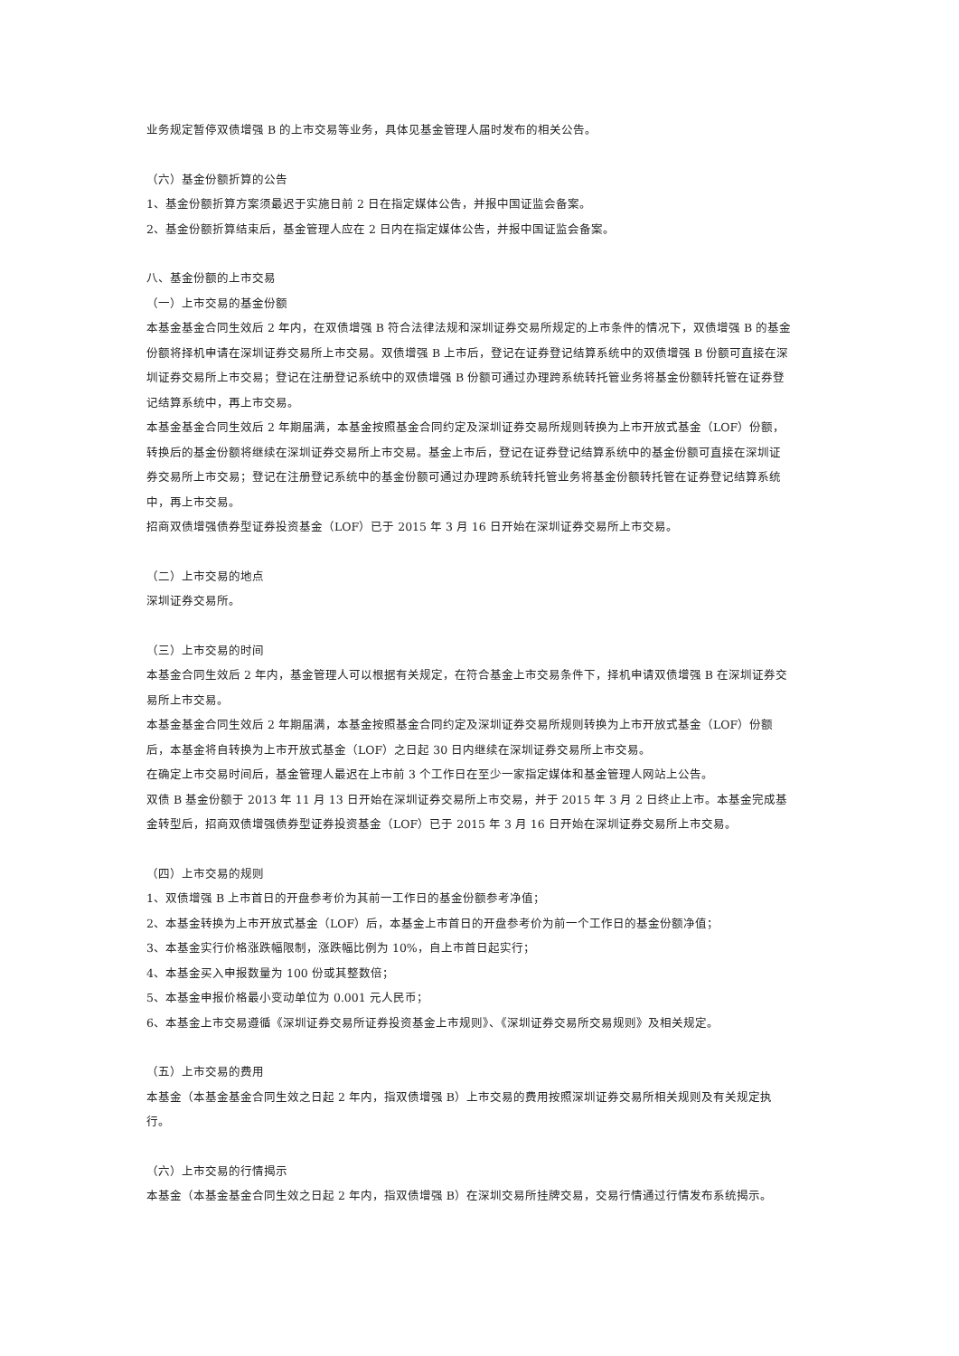业务规定暂停双债增强 B 的上市交易等业务，具体见基金管理人届时发布的相关公告。
（六）基金份额折算的公告
1、基金份额折算方案须最迟于实施日前 2 日在指定媒体公告，并报中国证监会备案。
2、基金份额折算结束后，基金管理人应在 2 日内在指定媒体公告，并报中国证监会备案。
八、基金份额的上市交易
（一）上市交易的基金份额
本基金基金合同生效后 2 年内，在双债增强 B 符合法律法规和深圳证券交易所规定的上市条件的情况下，双债增强 B 的基金份额将择机申请在深圳证券交易所上市交易。双债增强 B 上市后，登记在证券登记结算系统中的双债增强 B 份额可直接在深圳证券交易所上市交易；登记在注册登记系统中的双债增强 B 份额可通过办理跨系统转托管业务将基金份额转托管在证券登记结算系统中，再上市交易。
本基金基金合同生效后 2 年期届满，本基金按照基金合同约定及深圳证券交易所规则转换为上市开放式基金（LOF）份额，转换后的基金份额将继续在深圳证券交易所上市交易。基金上市后，登记在证券登记结算系统中的基金份额可直接在深圳证券交易所上市交易；登记在注册登记系统中的基金份额可通过办理跨系统转托管业务将基金份额转托管在证券登记结算系统中，再上市交易。
招商双债增强债券型证券投资基金（LOF）已于 2015 年 3 月 16 日开始在深圳证券交易所上市交易。
（二）上市交易的地点
深圳证券交易所。
（三）上市交易的时间
本基金合同生效后 2 年内，基金管理人可以根据有关规定，在符合基金上市交易条件下，择机申请双债增强 B 在深圳证券交易所上市交易。
本基金基金合同生效后 2 年期届满，本基金按照基金合同约定及深圳证券交易所规则转换为上市开放式基金（LOF）份额后，本基金将自转换为上市开放式基金（LOF）之日起 30 日内继续在深圳证券交易所上市交易。
在确定上市交易时间后，基金管理人最迟在上市前 3 个工作日在至少一家指定媒体和基金管理人网站上公告。
双债 B 基金份额于 2013 年 11 月 13 日开始在深圳证券交易所上市交易，并于 2015 年 3 月 2 日终止上市。本基金完成基金转型后，招商双债增强债券型证券投资基金（LOF）已于 2015 年 3 月 16 日开始在深圳证券交易所上市交易。
（四）上市交易的规则
1、双债增强 B 上市首日的开盘参考价为其前一工作日的基金份额参考净值；
2、本基金转换为上市开放式基金（LOF）后，本基金上市首日的开盘参考价为前一个工作日的基金份额净值；
3、本基金实行价格涨跌幅限制，涨跌幅比例为 10%，自上市首日起实行；
4、本基金买入申报数量为 100 份或其整数倍；
5、本基金申报价格最小变动单位为 0.001 元人民币；
6、本基金上市交易遵循《深圳证券交易所证券投资基金上市规则》、《深圳证券交易所交易规则》及相关规定。
（五）上市交易的费用
本基金（本基金基金合同生效之日起 2 年内，指双债增强 B）上市交易的费用按照深圳证券交易所相关规则及有关规定执行。
（六）上市交易的行情揭示
本基金（本基金基金合同生效之日起 2 年内，指双债增强 B）在深圳交易所挂牌交易，交易行情通过行情发布系统揭示。